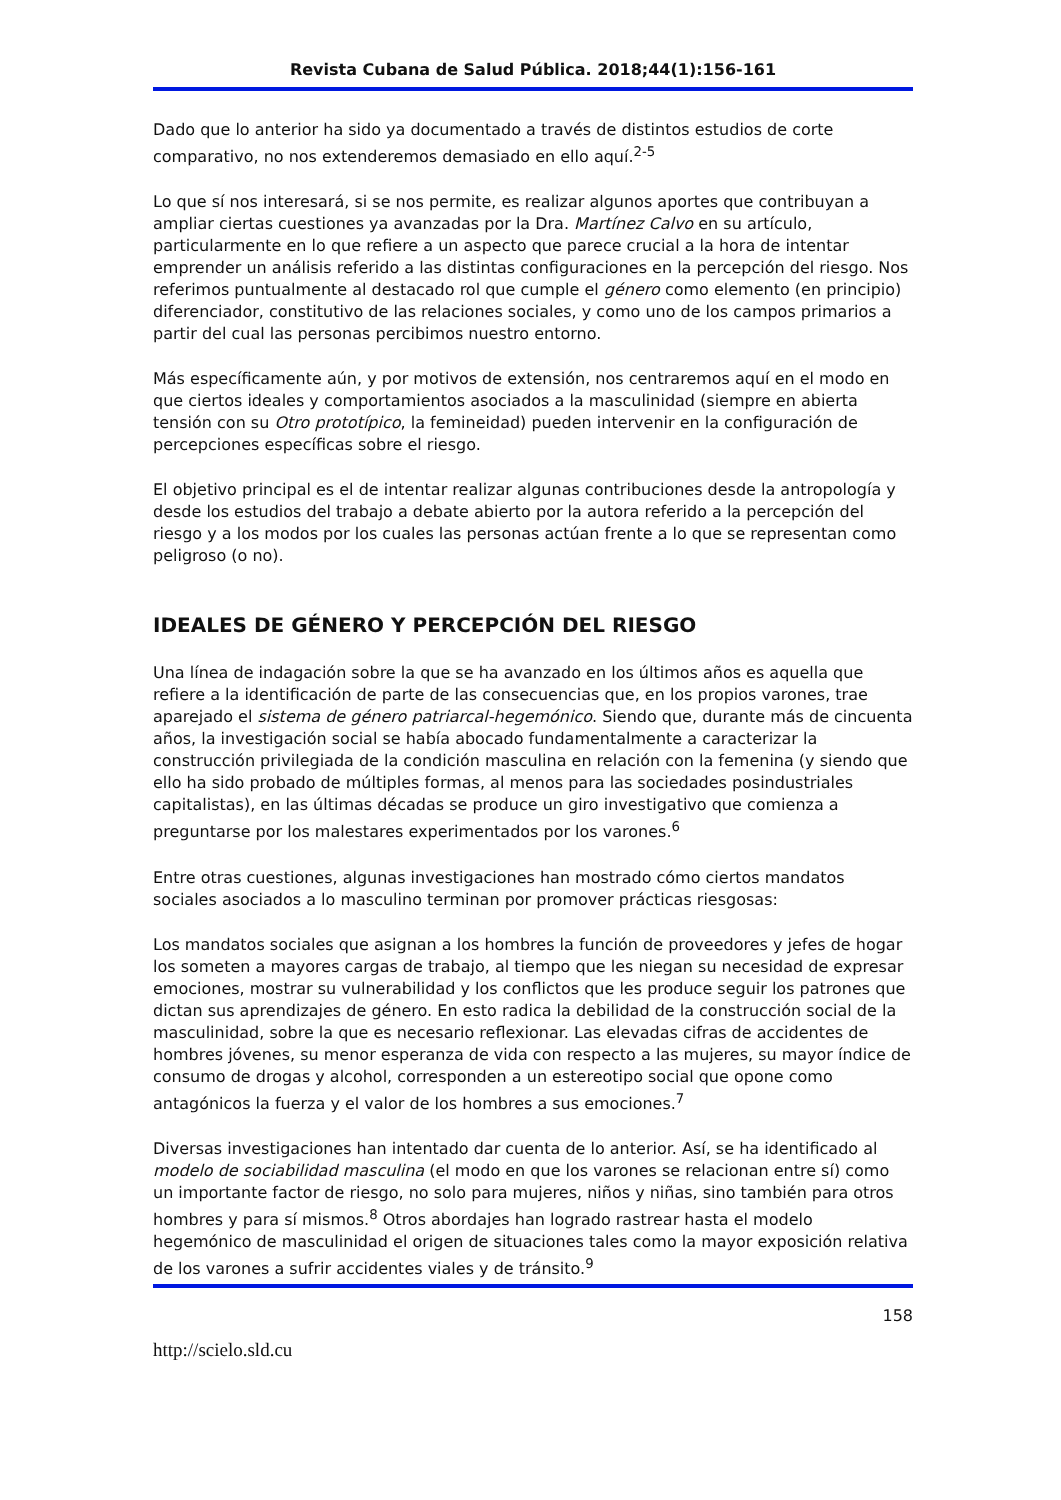Revista Cubana de Salud Pública. 2018;44(1):156-161
Dado que lo anterior ha sido ya documentado a través de distintos estudios de corte comparativo, no nos extenderemos demasiado en ello aquí.<sup>2-5</sup>
Lo que sí nos interesará, si se nos permite, es realizar algunos aportes que contribuyan a ampliar ciertas cuestiones ya avanzadas por la Dra. Martínez Calvo en su artículo, particularmente en lo que refiere a un aspecto que parece crucial a la hora de intentar emprender un análisis referido a las distintas configuraciones en la percepción del riesgo. Nos referimos puntualmente al destacado rol que cumple el género como elemento (en principio) diferenciador, constitutivo de las relaciones sociales, y como uno de los campos primarios a partir del cual las personas percibimos nuestro entorno.
Más específicamente aún, y por motivos de extensión, nos centraremos aquí en el modo en que ciertos ideales y comportamientos asociados a la masculinidad (siempre en abierta tensión con su Otro prototípico, la femineidad) pueden intervenir en la configuración de percepciones específicas sobre el riesgo.
El objetivo principal es el de intentar realizar algunas contribuciones desde la antropología y desde los estudios del trabajo a debate abierto por la autora referido a la percepción del riesgo y a los modos por los cuales las personas actúan frente a lo que se representan como peligroso (o no).
IDEALES DE GÉNERO Y PERCEPCIÓN DEL RIESGO
Una línea de indagación sobre la que se ha avanzado en los últimos años es aquella que refiere a la identificación de parte de las consecuencias que, en los propios varones, trae aparejado el sistema de género patriarcal-hegemónico. Siendo que, durante más de cincuenta años, la investigación social se había abocado fundamentalmente a caracterizar la construcción privilegiada de la condición masculina en relación con la femenina (y siendo que ello ha sido probado de múltiples formas, al menos para las sociedades posindustriales capitalistas), en las últimas décadas se produce un giro investigativo que comienza a preguntarse por los malestares experimentados por los varones.<sup>6</sup>
Entre otras cuestiones, algunas investigaciones han mostrado cómo ciertos mandatos sociales asociados a lo masculino terminan por promover prácticas riesgosas:
Los mandatos sociales que asignan a los hombres la función de proveedores y jefes de hogar los someten a mayores cargas de trabajo, al tiempo que les niegan su necesidad de expresar emociones, mostrar su vulnerabilidad y los conflictos que les produce seguir los patrones que dictan sus aprendizajes de género. En esto radica la debilidad de la construcción social de la masculinidad, sobre la que es necesario reflexionar. Las elevadas cifras de accidentes de hombres jóvenes, su menor esperanza de vida con respecto a las mujeres, su mayor índice de consumo de drogas y alcohol, corresponden a un estereotipo social que opone como antagónicos la fuerza y el valor de los hombres a sus emociones.<sup>7</sup>
Diversas investigaciones han intentado dar cuenta de lo anterior. Así, se ha identificado al modelo de sociabilidad masculina (el modo en que los varones se relacionan entre sí) como un importante factor de riesgo, no solo para mujeres, niños y niñas, sino también para otros hombres y para sí mismos.<sup>8</sup> Otros abordajes han logrado rastrear hasta el modelo hegemónico de masculinidad el origen de situaciones tales como la mayor exposición relativa de los varones a sufrir accidentes viales y de tránsito.<sup>9</sup>
158
http://scielo.sld.cu